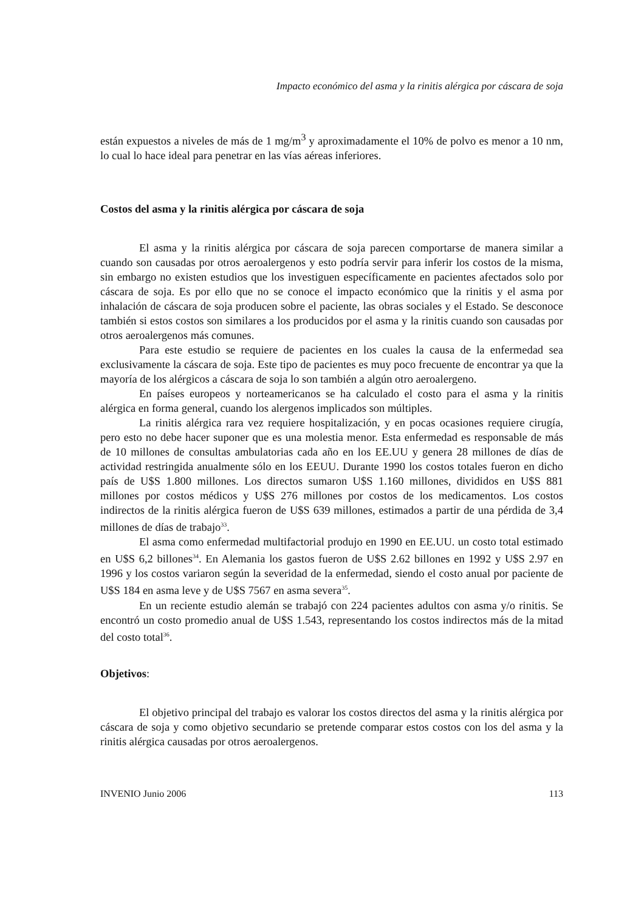Impacto económico del asma y la rinitis alérgica por cáscara de soja
están expuestos a niveles de más de 1 mg/m<sup>3</sup> y aproximadamente el 10% de polvo es menor a 10 nm, lo cual lo hace ideal para penetrar en las vías aéreas inferiores.
Costos del asma y la rinitis alérgica por cáscara de soja
El asma y la rinitis alérgica por cáscara de soja parecen comportarse de manera similar a cuando son causadas por otros aeroalergenos y esto podría servir para inferir los costos de la misma, sin embargo no existen estudios que los investiguen específicamente en pacientes afectados solo por cáscara de soja. Es por ello que no se conoce el impacto económico que la rinitis y el asma por inhalación de cáscara de soja producen sobre el paciente, las obras sociales y el Estado. Se desconoce también si estos costos son similares a los producidos por el asma y la rinitis cuando son causadas por otros aeroalergenos más comunes.
Para este estudio se requiere de pacientes en los cuales la causa de la enfermedad sea exclusivamente la cáscara de soja. Este tipo de pacientes es muy poco frecuente de encontrar ya que la mayoría de los alérgicos a cáscara de soja lo son también a algún otro aeroalergeno.
En países europeos y norteamericanos se ha calculado el costo para el asma y la rinitis alérgica en forma general, cuando los alergenos implicados son múltiples.
La rinitis alérgica rara vez requiere hospitalización, y en pocas ocasiones requiere cirugía, pero esto no debe hacer suponer que es una molestia menor. Esta enfermedad es responsable de más de 10 millones de consultas ambulatorias cada año en los EE.UU y genera 28 millones de días de actividad restringida anualmente sólo en los EEUU. Durante 1990 los costos totales fueron en dicho país de U$S 1.800 millones. Los directos sumaron U$S 1.160 millones, divididos en U$S 881 millones por costos médicos y U$S 276 millones por costos de los medicamentos. Los costos indirectos de la rinitis alérgica fueron de U$S 639 millones, estimados a partir de una pérdida de 3,4 millones de días de trabajo<sup>33</sup>.
El asma como enfermedad multifactorial produjo en 1990 en EE.UU. un costo total estimado en U$S 6,2 billones<sup>34</sup>. En Alemania los gastos fueron de U$S 2.62 billones en 1992 y U$S 2.97 en 1996 y los costos variaron según la severidad de la enfermedad, siendo el costo anual por paciente de U$S 184 en asma leve y de U$S 7567 en asma severa<sup>35</sup>.
En un reciente estudio alemán se trabajó con 224 pacientes adultos con asma y/o rinitis. Se encontró un costo promedio anual de U$S 1.543, representando los costos indirectos más de la mitad del costo total<sup>36</sup>.
Objetivos:
El objetivo principal del trabajo es valorar los costos directos del asma y la rinitis alérgica por cáscara de soja y como objetivo secundario se pretende comparar estos costos con los del asma y la rinitis alérgica causadas por otros aeroalergenos.
INVENIO Junio 2006 113